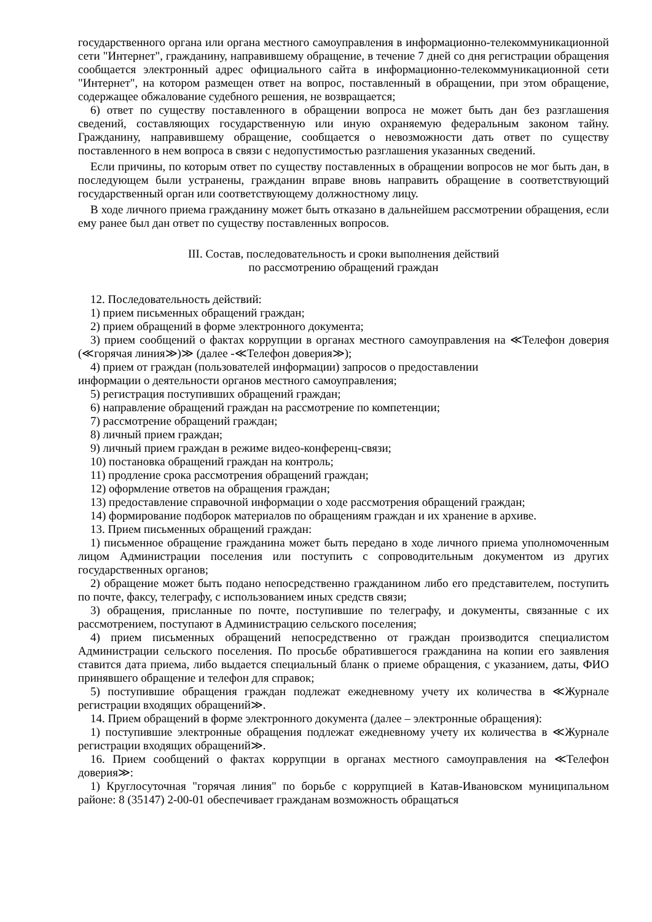государственного органа или органа местного самоуправления в информационно-телекоммуникационной сети "Интернет", гражданину, направившему обращение, в течение 7 дней со дня регистрации обращения сообщается электронный адрес официального сайта в информационно-телекоммуникационной сети "Интернет", на котором размещен ответ на вопрос, поставленный в обращении, при этом обращение, содержащее обжалование судебного решения, не возвращается;
6) ответ по существу поставленного в обращении вопроса не может быть дан без разглашения сведений, составляющих государственную или иную охраняемую федеральным законом тайну. Гражданину, направившему обращение, сообщается о невозможности дать ответ по существу поставленного в нем вопроса в связи с недопустимостью разглашения указанных сведений.
Если причины, по которым ответ по существу поставленных в обращении вопросов не мог быть дан, в последующем были устранены, гражданин вправе вновь направить обращение в соответствующий государственный орган или соответствующему должностному лицу.
В ходе личного приема гражданину может быть отказано в дальнейшем рассмотрении обращения, если ему ранее был дан ответ по существу поставленных вопросов.
III. Состав, последовательность и сроки выполнения действий
по рассмотрению обращений граждан
12. Последовательность действий:
1) прием письменных обращений граждан;
2) прием обращений в форме электронного документа;
3) прием сообщений о фактах коррупции в органах местного самоуправления на ≪Телефон доверия (≪горячая линия≫)≫ (далее -≪Телефон доверия≫);
4) прием от граждан (пользователей информации) запросов о предоставлении
информации о деятельности органов местного самоуправления;
5) регистрация поступивших обращений граждан;
6) направление обращений граждан на рассмотрение по компетенции;
7) рассмотрение обращений граждан;
8) личный прием граждан;
9) личный прием граждан в режиме видео-конференц-связи;
10) постановка обращений граждан на контроль;
11) продление срока рассмотрения обращений граждан;
12) оформление ответов на обращения граждан;
13) предоставление справочной информации о ходе рассмотрения обращений граждан;
14) формирование подборок материалов по обращениям граждан и их хранение в архиве.
13. Прием письменных обращений граждан:
1) письменное обращение гражданина может быть передано в ходе личного приема уполномоченным лицом Администрации поселения или поступить с сопроводительным документом из других государственных органов;
2) обращение может быть подано непосредственно гражданином либо его представителем, поступить по почте, факсу, телеграфу, с использованием иных средств связи;
3) обращения, присланные по почте, поступившие по телеграфу, и документы, связанные с их рассмотрением, поступают в Администрацию сельского поселения;
4) прием письменных обращений непосредственно от граждан производится специалистом Администрации сельского поселения. По просьбе обратившегося гражданина на копии его заявления ставится дата приема, либо выдается специальный бланк о приеме обращения, с указанием, даты, ФИО принявшего обращение и телефон для справок;
5) поступившие обращения граждан подлежат ежедневному учету их количества в ≪Журнале регистрации входящих обращений≫.
14. Прием обращений в форме электронного документа (далее – электронные обращения):
1) поступившие электронные обращения подлежат ежедневному учету их количества в ≪Журнале регистрации входящих обращений≫.
16. Прием сообщений о фактах коррупции в органах местного самоуправления на ≪Телефон доверия≫:
1) Круглосуточная "горячая линия" по борьбе с коррупцией в Катав-Ивановском муниципальном районе: 8 (35147) 2-00-01 обеспечивает гражданам возможность обращаться